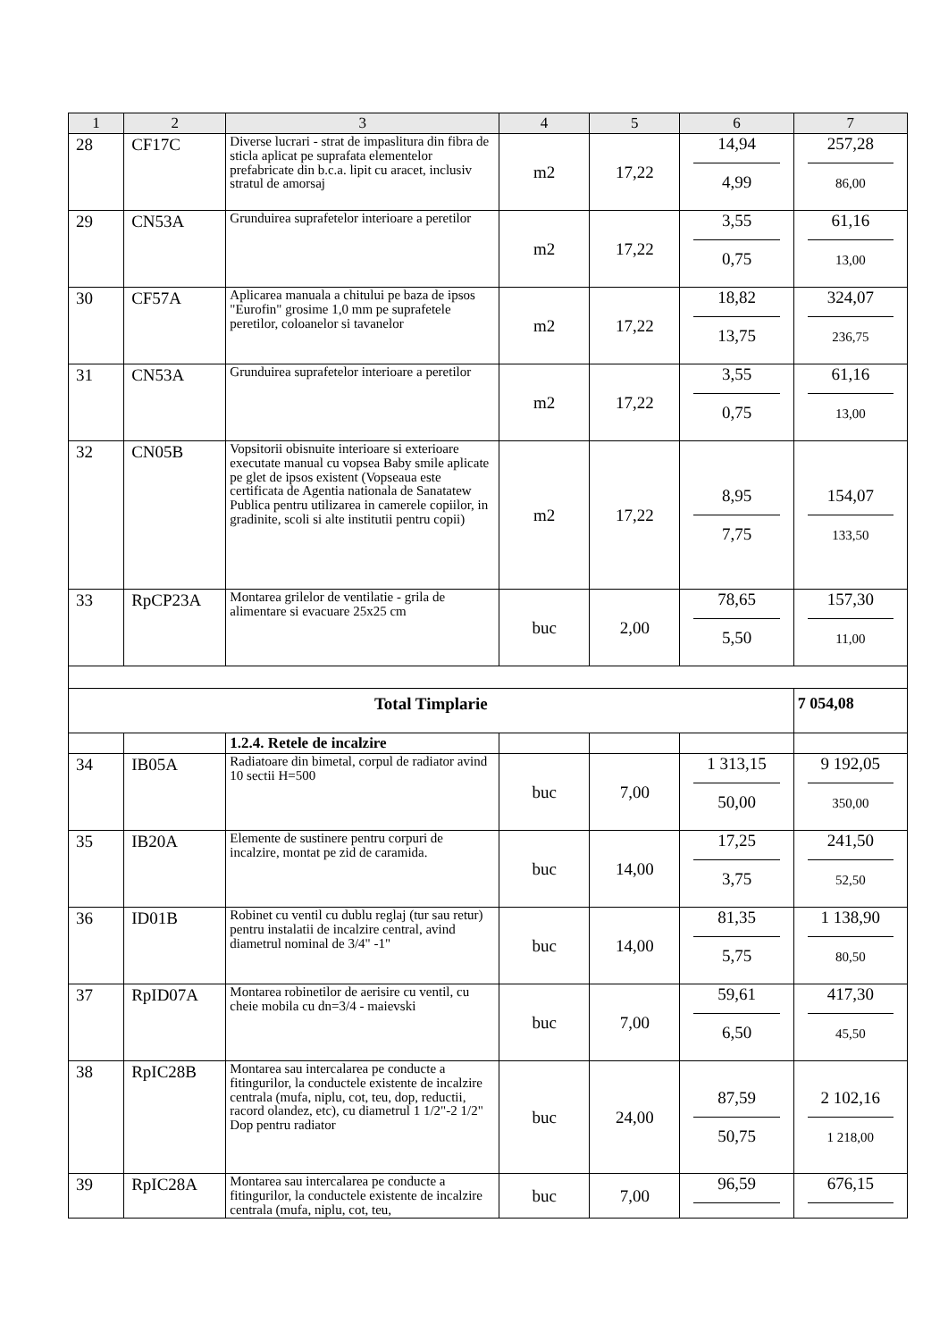| 1 | 2 | 3 | 4 | 5 | 6 | 7 |
| --- | --- | --- | --- | --- | --- | --- |
| 28 | CF17C | Diverse lucrari - strat de impaslitura din fibra de sticla aplicat pe suprafata elementelor prefabricate din b.c.a. lipit cu aracet, inclusiv stratul de amorsaj | m2 | 17,22 | 14,94 4,99 | 257,28 86,00 |
| 29 | CN53A | Grunduirea suprafetelor interioare a peretilor | m2 | 17,22 | 3,55 0,75 | 61,16 13,00 |
| 30 | CF57A | Aplicarea manuala a chitului pe baza de ipsos "Eurofin" grosime 1,0 mm pe suprafetele peretilor, coloanelor si tavanelor | m2 | 17,22 | 18,82 13,75 | 324,07 236,75 |
| 31 | CN53A | Grunduirea suprafetelor interioare a peretilor | m2 | 17,22 | 3,55 0,75 | 61,16 13,00 |
| 32 | CN05B | Vopsitorii obisnuite interioare si exterioare executate manual cu vopsea Baby smile aplicate pe glet de ipsos existent (Vopseaua este certificata de Agentia nationala de Sanatatew Publica pentru utilizarea in camerele copiilor, in gradinite, scoli si alte institutii pentru copii) | m2 | 17,22 | 8,95 7,75 | 154,07 133,50 |
| 33 | RpCP23A | Montarea grilelor de ventilatie - grila de alimentare si evacuare 25x25 cm | buc | 2,00 | 78,65 5,50 | 157,30 11,00 |
| Total Timplarie | | | | | | 7 054,08 |
| | | 1.2.4. Retele de incalzire | | | | |
| 34 | IB05A | Radiatoare din bimetal, corpul de radiator avind 10 sectii H=500 | buc | 7,00 | 1 313,15 50,00 | 9 192,05 350,00 |
| 35 | IB20A | Elemente de sustinere pentru corpuri de incalzire, montat pe zid de caramida. | buc | 14,00 | 17,25 3,75 | 241,50 52,50 |
| 36 | ID01B | Robinet cu ventil cu dublu reglaj (tur sau retur) pentru instalatii de incalzire central, avind diametrul nominal de 3/4" -1" | buc | 14,00 | 81,35 5,75 | 1 138,90 80,50 |
| 37 | RpID07A | Montarea robinetilor de aerisire cu ventil, cu cheie mobila cu dn=3/4 - maievski | buc | 7,00 | 59,61 6,50 | 417,30 45,50 |
| 38 | RpIC28B | Montarea sau intercalarea pe conducte a fitingurilor, la conductele existente de incalzire centrala (mufa, niplu, cot, teu, dop, reductii, racord olandez, etc), cu diametrul 1 1/2"-2 1/2" Dop pentru radiator | buc | 24,00 | 87,59 50,75 | 2 102,16 1 218,00 |
| 39 | RpIC28A | Montarea sau intercalarea pe conducte a fitingurilor, la conductele existente de incalzire centrala (mufa, niplu, cot, teu, | buc | 7,00 | 96,59 | 676,15 |